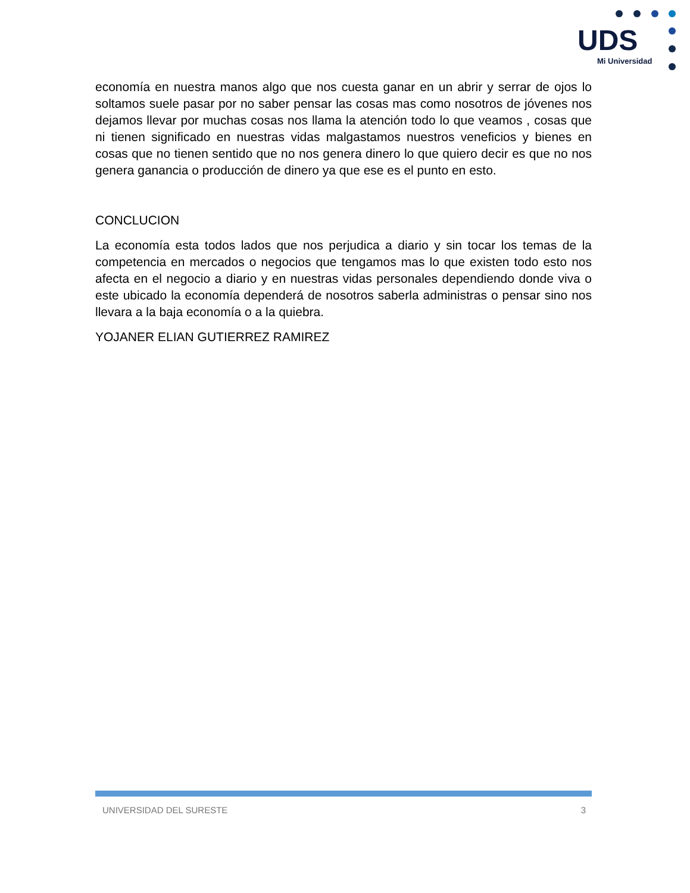UDS
Mi Universidad
economía en nuestra manos algo que nos cuesta ganar en un abrir y serrar de ojos lo soltamos suele pasar por no saber pensar las cosas mas como nosotros de jóvenes nos dejamos llevar por muchas cosas nos llama la atención todo lo que veamos , cosas que ni tienen significado en nuestras vidas malgastamos nuestros veneficios y bienes en cosas que no tienen sentido que no nos genera dinero lo que quiero decir es que no nos genera ganancia o producción de dinero ya que ese es el punto en esto.
CONCLUCION
La economía esta todos lados que nos perjudica a diario y sin tocar los temas de la competencia en mercados o negocios que tengamos mas lo que existen todo esto nos afecta en el negocio a diario y en nuestras vidas personales dependiendo donde viva o este ubicado la economía dependerá de nosotros saberla administras o pensar sino nos llevara a la baja economía o a la quiebra.
YOJANER ELIAN GUTIERREZ RAMIREZ
UNIVERSIDAD DEL SURESTE 3